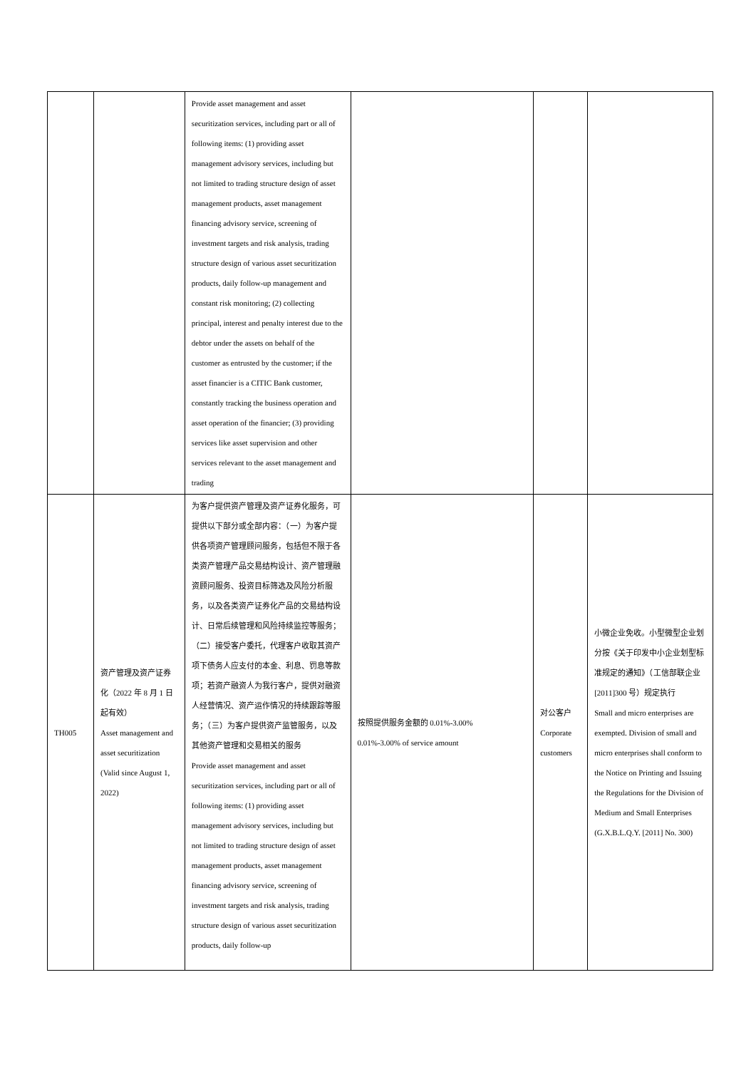| | | Provide asset management and asset securitization services, including part or all of following items: (1) providing asset management advisory services, including but not limited to trading structure design of asset management products, asset management financing advisory service, screening of investment targets and risk analysis, trading structure design of various asset securitization products, daily follow-up management and constant risk monitoring; (2) collecting principal, interest and penalty interest due to the debtor under the assets on behalf of the customer as entrusted by the customer; if the asset financier is a CITIC Bank customer, constantly tracking the business operation and asset operation of the financier; (3) providing services like asset supervision and other services relevant to the asset management and trading | | | |
| TH005 | 资产管理及资产证券化（2022 年 8 月 1 日起有效） Asset management and asset securitization (Valid since August 1, 2022) | 为客户提供资产管理及资产证券化服务，可提供以下部分或全部内容：（一）为客户提供各项资产管理顾问服务，包括但不限于各类资产管理产品交易结构设计、资产管理融资顾问服务、投资目标筛选及风险分析服务，以及各类资产证券化产品的交易结构设计、日常后续管理和风险持续监控等服务；（二）接受客户委托，代理客户收取其资产项下债务人应支付的本金、利息、罚息等款项；若资产融资人为我行客户，提供对融资人经营情况、资产运作情况的持续跟踪等服务；（三）为客户提供资产监管服务，以及其他资产管理和交易相关的服务 Provide asset management and asset securitization services, including part or all of following items: (1) providing asset management advisory services, including but not limited to trading structure design of asset management products, asset management financing advisory service, screening of investment targets and risk analysis, trading structure design of various asset securitization products, daily follow-up | 按照提供服务金额的 0.01%-3.00% 0.01%-3.00% of service amount | 对公客户 Corporate customers | 小微企业免收。小型微型企业划分按《关于印发中小企业划型标准规定的通知》（工信部联企业[2011]300 号）规定执行 Small and micro enterprises are exempted. Division of small and micro enterprises shall conform to the Notice on Printing and Issuing the Regulations for the Division of Medium and Small Enterprises (G.X.B.L.Q.Y. [2011] No. 300) |